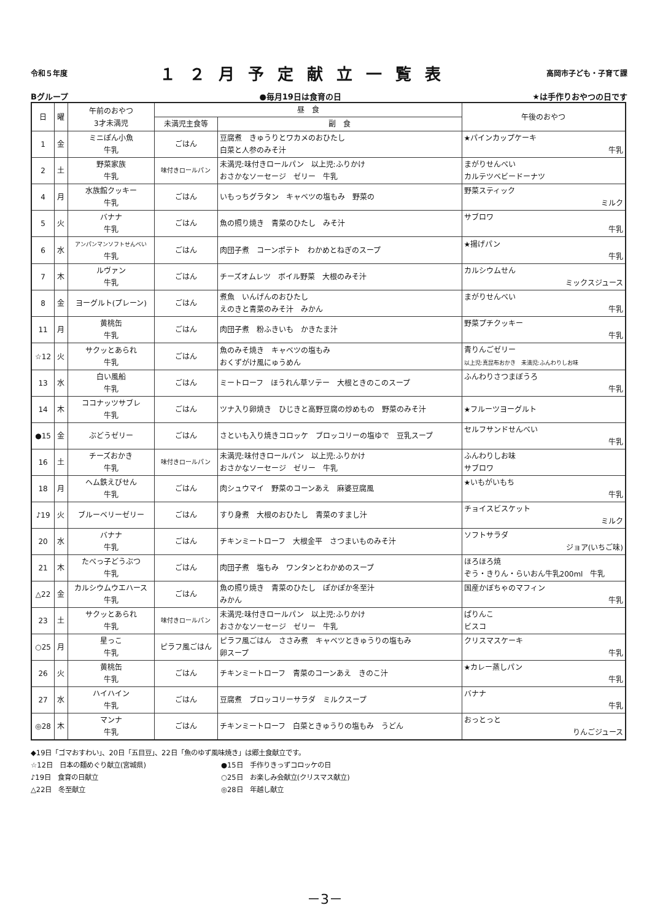令和５年度 １２月予定献立一覧表 高岡市子ども・子育て課
Bグループ ●毎月19日は食育の日 ★は手作りおやつの日です
| 日 | 曜 | 午前のおやつ 3才未満児 | 昼 食 | | 午後のおやつ |
| --- | --- | --- | --- | --- | --- |
| | | | 未満児主食等 | 副 食 | |
| 1 | 金 | ミニぽん小魚 牛乳 | ごはん | 豆腐煮 きゅうりとワカメのおひたし 白菜と人参のみそ汁 | ★パインカップケーキ 牛乳 |
| 2 | 土 | 野菜家族 牛乳 | 味付きロールパン | 未満児:味付きロールパン 以上児:ふりかけ おさかなソーセージ ゼリー 牛乳 | まがりせんべい カルテツベビードーナツ |
| 4 | 月 | 水族館クッキー 牛乳 | ごはん | いもっちグラタン キャベツの塩もみ 野菜の | 野菜スティック ミルク |
| 5 | 火 | バナナ 牛乳 | ごはん | 魚の照り焼き 青菜のひたし みそ汁 | サブロワ 牛乳 |
| 6 | 水 | アンパンマンソフトせんべい 牛乳 | ごはん | 肉団子煮 コーンポテト わかめとねぎのスープ | ★揚げパン 牛乳 |
| 7 | 木 | ルヴァン 牛乳 | ごはん | チーズオムレツ ボイル野菜 大根のみそ汁 | カルシウムせん ミックスジュース |
| 8 | 金 | ヨーグルト(プレーン) | ごはん | 煮魚 いんげんのおひたし えのきと青菜のみそ汁 みかん | まがりせんべい 牛乳 |
| 11 | 月 | 黄桃缶 牛乳 | ごはん | 肉団子煮 粉ふきいも かきたま汁 | 野菜プチクッキー 牛乳 |
| ☆12 | 火 | サクッとあられ 牛乳 | ごはん | 魚のみそ焼き キャベツの塩もみ おくずがけ風にゅうめん | 青りんごゼリー 以上児:真昆布おかき 未満児:ふんわりしお味 |
| 13 | 水 | 白い風船 牛乳 | ごはん | ミートローフ ほうれん草ソテー 大根ときのこのスープ | ふんわりさつまぼうろ 牛乳 |
| 14 | 木 | ココナッツサブレ 牛乳 | ごはん | ツナ入り卵焼き ひじきと高野豆腐の炒めもの 野菜のみそ汁 | ★フルーツヨーグルト |
| ●15 | 金 | ぶどうゼリー | ごはん | さといも入り焼きコロッケ ブロッコリーの塩ゆで 豆乳スープ | セルフサンドせんべい 牛乳 |
| 16 | 土 | チーズおかき 牛乳 | 味付きロールパン | 未満児:味付きロールパン 以上児:ふりかけ おさかなソーセージ ゼリー 牛乳 | ふんわりしお味 サブロワ |
| 18 | 月 | ヘム鉄えびせん 牛乳 | ごはん | 肉シュウマイ 野菜のコーンあえ 麻婆豆腐風 | ★いもがいもち 牛乳 |
| ♪19 | 火 | ブルーベリーゼリー | ごはん | すり身煮 大根のおひたし 青菜のすまし汁 | チョイスビスケット ミルク |
| 20 | 水 | バナナ 牛乳 | ごはん | チキンミートローフ 大根金平 さつまいものみそ汁 | ソフトサラダ ジョア(いちご味) |
| 21 | 木 | たべっ子どうぶつ 牛乳 | ごはん | 肉団子煮 塩もみ ワンタンとわかめのスープ | ほろほろ焼 ぞう・きりん・らいおん牛乳200ml 牛乳 |
| △22 | 金 | カルシウムウエハース 牛乳 | ごはん | 魚の照り焼き 青菜のひたし ぽかぽか冬至汁 みかん | 国産かぼちゃのマフィン 牛乳 |
| 23 | 土 | サクッとあられ 牛乳 | 味付きロールパン | 未満児:味付きロールパン 以上児:ふりかけ おさかなソーセージ ゼリー 牛乳 | ぱりんこ ビスコ |
| ○25 | 月 | 星っこ 牛乳 | ピラフ風ごはん | ピラフ風ごはん ささみ煮 キャベツときゅうりの塩もみ 卵スープ | クリスマスケーキ 牛乳 |
| 26 | 火 | 黄桃缶 牛乳 | ごはん | チキンミートローフ 青菜のコーンあえ きのこ汁 | ★カレー蒸しパン 牛乳 |
| 27 | 水 | ハイハイン 牛乳 | ごはん | 豆腐煮 ブロッコリーサラダ ミルクスープ | バナナ 牛乳 |
| ◎28 | 木 | マンナ 牛乳 | ごはん | チキンミートローフ 白菜ときゅうりの塩もみ うどん | おっとっと りんごジュース |
◆19日「ゴマおすわい」、20日「五目豆」、22日「魚のゆず風味焼き」は郷土食献立です。
☆12日　日本の麺めぐり献立(宮城県)
●15日　手作りきっずコロッケの日
♪19日　食育の日献立
○25日　お楽しみ会献立(クリスマス献立)
△22日　冬至献立
◎28日　年越し献立
－3－